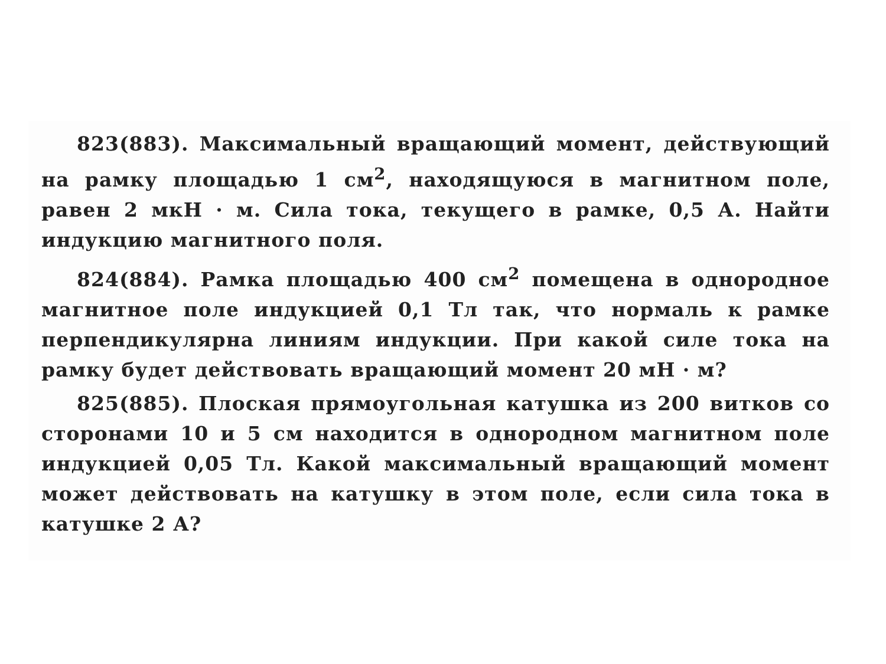823(883). Максимальный вращающий момент, действующий на рамку площадью 1 см<sup>2</sup>, находящуюся в магнитном поле, равен 2 мкН · м. Сила тока, текущего в рамке, 0,5 А. Найти индукцию магнитного поля.
824(884). Рамка площадью 400 см<sup>2</sup> помещена в однородное магнитное поле индукцией 0,1 Тл так, что нормаль к рамке перпендикулярна линиям индукции. При какой силе тока на рамку будет действовать вращающий момент 20 мН · м?
825(885). Плоская прямоугольная катушка из 200 витков со сторонами 10 и 5 см находится в однородном магнитном поле индукцией 0,05 Тл. Какой максимальный вращающий момент может действовать на катушку в этом поле, если сила тока в катушке 2 А?